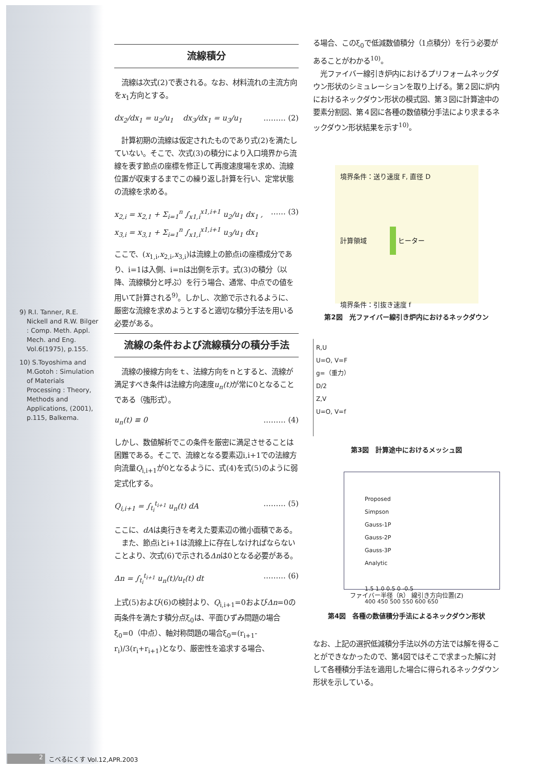9) R.I. Tanner, R.E. Nickell and R.W. Bilger : Comp. Meth. Appl. Mech. and Eng. Vol.6(1975), p.155.
10) S.Toyoshima and M.Gotoh : Simulation of Materials Processing : Theory, Methods and Applications, (2001), p.115, Balkema.
流線積分
　流線は次式(2)で表される。なお、材料流れの主流方向をx<sub>1</sub>方向とする。
dx<sub>2</sub>/dx<sub>1</sub> = u<sub>2</sub>/u<sub>1</sub> dx<sub>3</sub>/dx<sub>1</sub> = u<sub>3</sub>/u<sub>1</sub> ……… (2)
　計算初期の流線は仮定されたものであり式(2)を満たしていない。そこで、次式(3)の積分により入口境界から流線を表す節点の座標を修正して再度速度場を求め、流線位置が収束するまでこの繰り返し計算を行い、定常状態の流線を求める。
x<sub>2,i</sub> = x<sub>2,1</sub> + Σ<sub>i=1</sub><sup>n</sup> ∫<sub>x1,i</sub><sup>x1,i+1</sup> u<sub>2</sub>/u<sub>1</sub> dx<sub>1</sub> ,
x<sub>3,i</sub> = x<sub>3,1</sub> + Σ<sub>i=1</sub><sup>n</sup> ∫<sub>x1,i</sub><sup>x1,i+1</sup> u<sub>3</sub>/u<sub>1</sub> dx<sub>1</sub> …… (3)
ここで、(x<sub>1,i</sub>,x<sub>2,i</sub>,x<sub>3,i</sub>)は流線上の節点iの座標成分であり、i=1は入側、i=nは出側を示す。式(3)の積分（以降、流線積分と呼ぶ）を行う場合、通常、中点での値を用いて計算される<sup>9)</sup>。しかし、次節で示されるように、厳密な流線を求めようとすると適切な積分手法を用いる必要がある。
流線の条件および流線積分の積分手法
　流線の接線方向をｔ、法線方向をｎとすると、流線が満足すべき条件は法線方向速度u<sub>n</sub>(t) が常に0となることである（強形式）。
u<sub>n</sub>(t) ≡ 0 ……… (4)
しかし、数値解析でこの条件を厳密に満足させることは困難である。そこで、流線となる要素辺i,i+1での法線方向流量Q<sub>i,i+1</sub>が0となるように、式(4)を式(5)のように弱定式化する。
Q<sub>i,i+1</sub> = ∫<sub>t<sub>i</sub></sub><sup>t<sub>i+1</sub></sup> u<sub>n</sub>(t) dA ……… (5)
ここに、dAは奥行きを考えた要素辺の微小面積である。
　また、節点iとi+1は流線上に存在しなければならないことより、次式(6)で示されるΔnは0となる必要がある。
Δn = ∫<sub>t<sub>i</sub></sub><sup>t<sub>i+1</sub></sup> u<sub>n</sub>(t)/u<sub>t</sub>(t) dt ……… (6)
上式(5)および(6)の検討より、Q<sub>i,i+1</sub>=0およびΔn=0の両条件を満たす積分点ξ<sub>0</sub>は、平面ひずみ問題の場合ξ<sub>0</sub>=0（中点）、軸対称問題の場合ξ<sub>0</sub>=(r<sub>i+1</sub>-r<sub>i</sub>)/3(r<sub>i</sub>+r<sub>i+1</sub>)となり、厳密性を追求する場合、
る場合、このξ<sub>0</sub>で低減数値積分（1点積分）を行う必要があることがわかる<sup>10)</sup>。
　光ファイバー線引き炉内におけるプリフォームネックダウン形状のシミュレーションを取り上げる。第２図に炉内におけるネックダウン形状の模式図、第３図に計算途中の要素分割図、第４図に各種の数値積分手法により求まるネックダウン形状結果を示す<sup>10)</sup>。
境界条件：送り速度 F, 直径 D
計算領域 ヒーター
境界条件：引抜き速度 f
第2図　光ファイバー線引き炉内におけるネックダウン
R,U
U=O, V=F
g=（重力）
D/2
Z,V
U=O, V=f
第3図　計算途中におけるメッシュ図
Proposed
Simpson
Gauss-1P
Gauss-2P
Gauss-3P
Analytic
1.5 1.0 0.5 0 -0.5
400 450 500 550 600 650
ファイバー半径（R） 線引き方向位置(Z)
第4図　各種の数値積分手法によるネックダウン形状
なお、上記の選択低減積分手法以外の方法では解を得ることができなかったので、第4図ではそこで求まった解に対して各種積分手法を適用した場合に得られるネックダウン形状を示している。
2 こべるにくす Vol.12,APR.2003